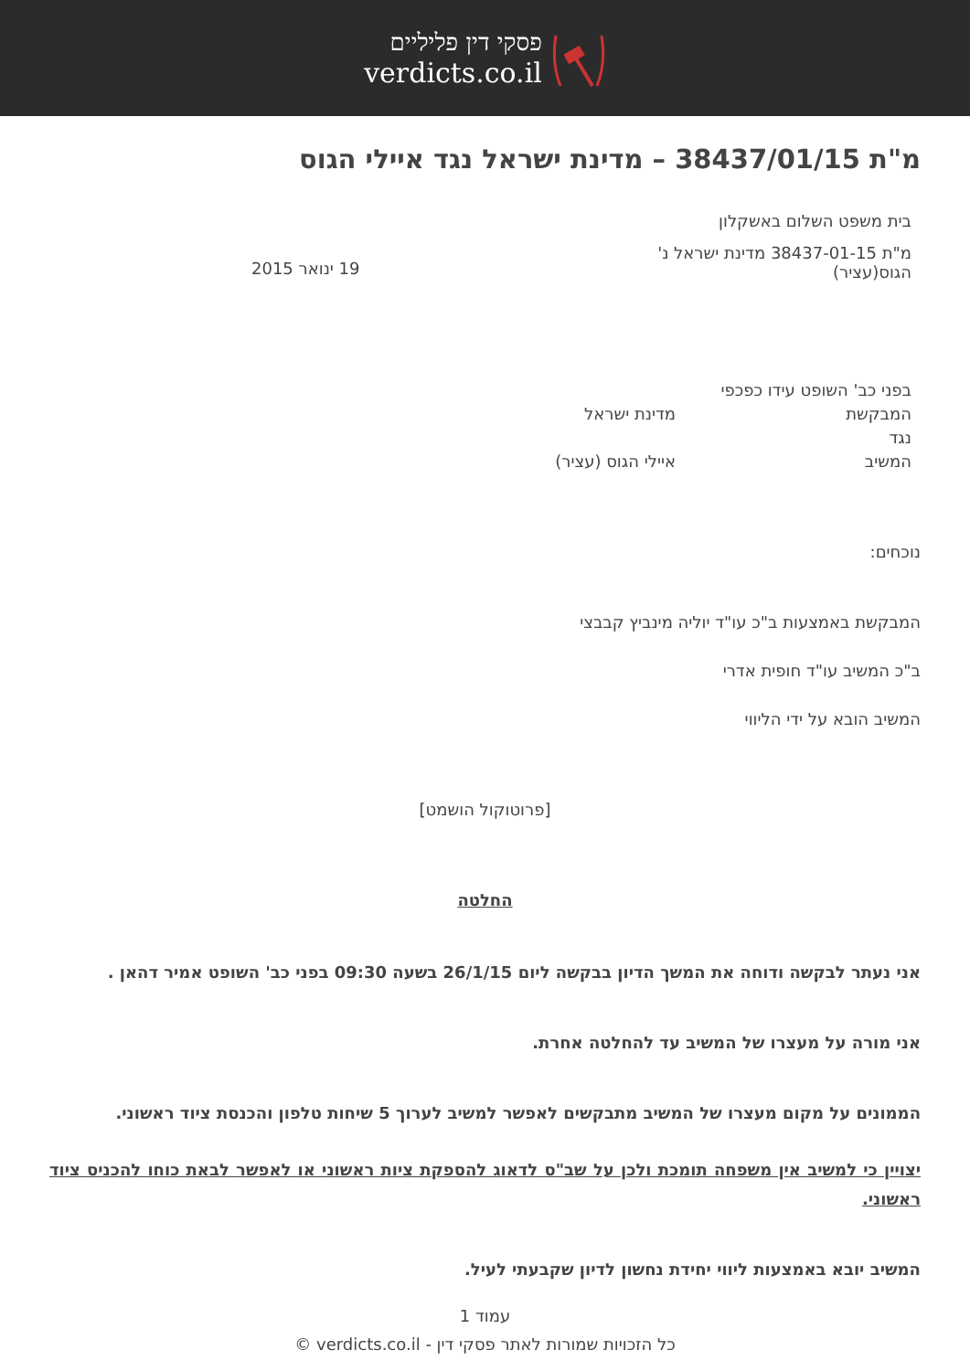פסקי דין פליליים
verdicts.co.il
מ"ת 38437/01/15 – מדינת ישראל נגד איילי הגוס
בית משפט השלום באשקלון
מ"ת 38437-01-15 מדינת ישראל נ' הגוס(עציר)
.
19 ינואר 2015
בפני כב' השופט עידו כפכפי
המבקשת מדינת ישראל
נגד
המשיב איילי הגוס (עציר)
נוכחים:
המבקשת באמצעות ב"כ עו"ד יוליה מינביץ קבבצי
ב"כ המשיב עו"ד חופית אדרי
המשיב הובא על ידי הליווי
[פרוטוקול הושמט]
החלטה
אני נעתר לבקשה ודוחה את המשך הדיון בבקשה ליום 26/1/15 בשעה 09:30 בפני כב' השופט אמיר דהאן .
אני מורה על מעצרו של המשיב עד להחלטה אחרת.
הממונים על מקום מעצרו של המשיב מתבקשים לאפשר למשיב לערוך 5 שיחות טלפון והכנסת ציוד ראשוני.
יצויין כי למשיב אין משפחה תומכת ולכן על שב"ס לדאוג להספקת ציות ראשוני או לאפשר לבאת כוחו להכניס ציוד ראשוני.
המשיב יובא באמצעות ליווי יחידת נחשון לדיון שקבעתי לעיל.
עמוד 1
כל הזכויות שמורות לאתר פסקי דין - verdicts.co.il ©